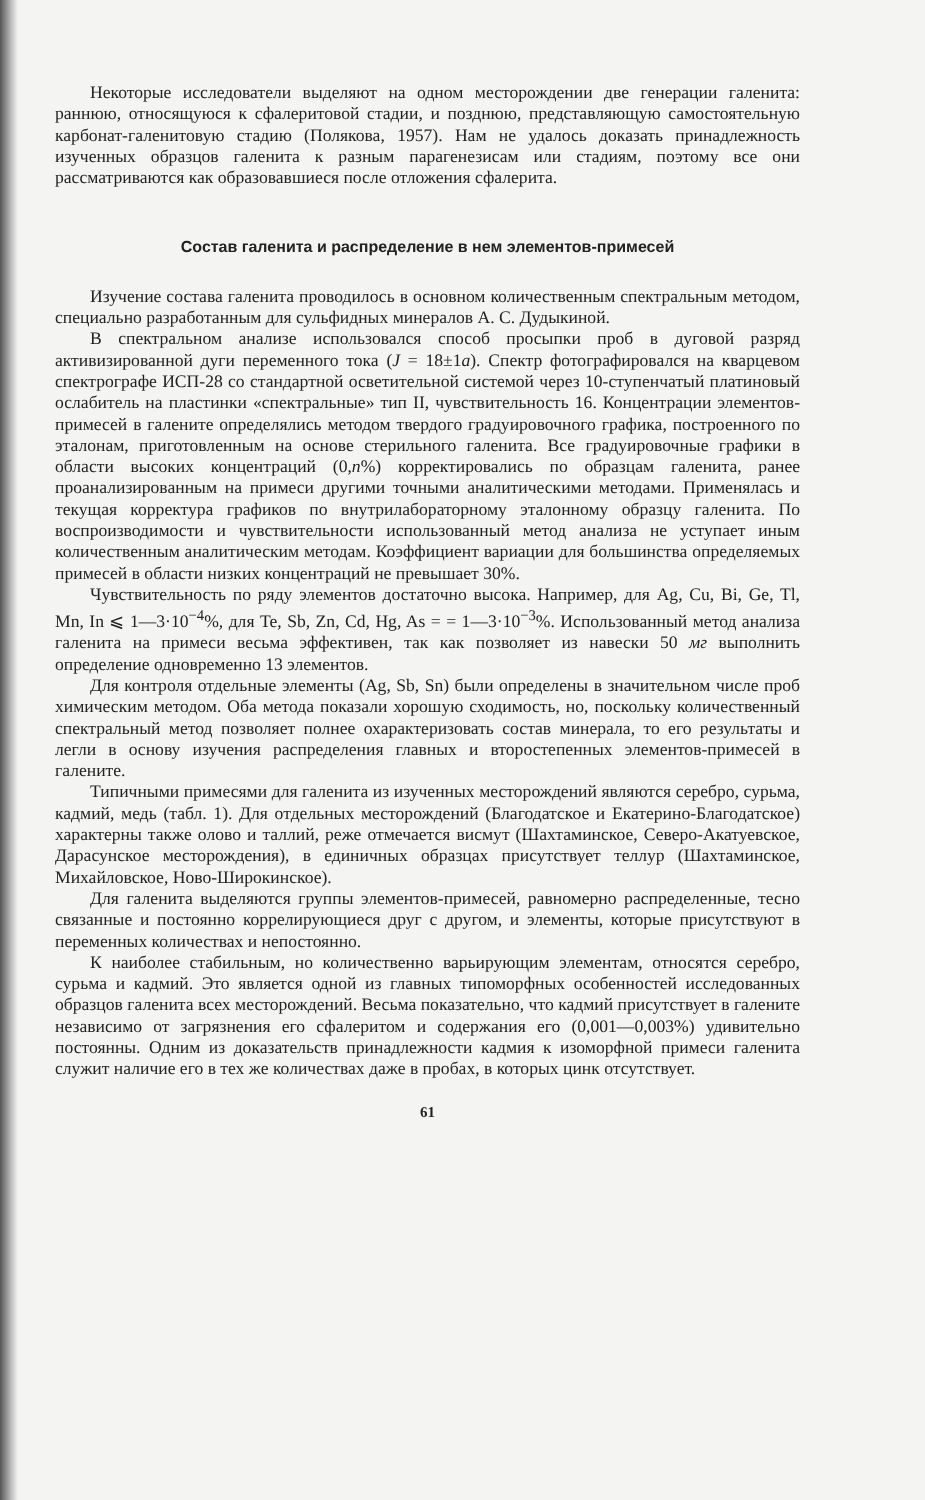Некоторые исследователи выделяют на одном месторождении две генерации галенита: раннюю, относящуюся к сфалеритовой стадии, и позднюю, представляющую самостоятельную карбонат-галенитовую стадию (Полякова, 1957). Нам не удалось доказать принадлежность изученных образцов галенита к разным парагенезисам или стадиям, поэтому все они рассматриваются как образовавшиеся после отложения сфалерита.
Состав галенита и распределение в нем элементов-примесей
Изучение состава галенита проводилось в основном количественным спектральным методом, специально разработанным для сульфидных минералов А. С. Дудыкиной.
В спектральном анализе использовался способ просыпки проб в дуговой разряд активизированной дуги переменного тока (J = 18±1a). Спектр фотографировался на кварцевом спектрографе ИСП-28 со стандартной осветительной системой через 10-ступенчатый платиновый ослабитель на пластинки «спектральные» тип II, чувствительность 16. Концентрации элементов-примесей в галените определялись методом твердого градуировочного графика, построенного по эталонам, приготовленным на основе стерильного галенита. Все градуировочные графики в области высоких концентраций (0,n%) корректировались по образцам галенита, ранее проанализированным на примеси другими точными аналитическими методами. Применялась и текущая корректура графиков по внутрилабораторному эталонному образцу галенита. По воспроизводимости и чувствительности использованный метод анализа не уступает иным количественным аналитическим методам. Коэффициент вариации для большинства определяемых примесей в области низких концентраций не превышает 30%.
Чувствительность по ряду элементов достаточно высока. Например, для Ag, Cu, Bi, Ge, Tl, Mn, In ⩽ 1—3·10<sup>−4</sup>%, для Te, Sb, Zn, Cd, Hg, As = = 1—3·10<sup>−3</sup>%. Использованный метод анализа галенита на примеси весьма эффективен, так как позволяет из навески 50 мг выполнить определение одновременно 13 элементов.
Для контроля отдельные элементы (Ag, Sb, Sn) были определены в значительном числе проб химическим методом. Оба метода показали хорошую сходимость, но, поскольку количественный спектральный метод позволяет полнее охарактеризовать состав минерала, то его результаты и легли в основу изучения распределения главных и второстепенных элементов-примесей в галените.
Типичными примесями для галенита из изученных месторождений являются серебро, сурьма, кадмий, медь (табл. 1). Для отдельных месторождений (Благодатское и Екатерино-Благодатское) характерны также олово и таллий, реже отмечается висмут (Шахтаминское, Северо-Акатуевское, Дарасунское месторождения), в единичных образцах присутствует теллур (Шахтаминское, Михайловское, Ново-Широкинское).
Для галенита выделяются группы элементов-примесей, равномерно распределенные, тесно связанные и постоянно коррелирующиеся друг с другом, и элементы, которые присутствуют в переменных количествах и непостоянно.
К наиболее стабильным, но количественно варьирующим элементам, относятся серебро, сурьма и кадмий. Это является одной из главных типоморфных особенностей исследованных образцов галенита всех месторождений. Весьма показательно, что кадмий присутствует в галените независимо от загрязнения его сфалеритом и содержания его (0,001—0,003%) удивительно постоянны. Одним из доказательств принадлежности кадмия к изоморфной примеси галенита служит наличие его в тех же количествах даже в пробах, в которых цинк отсутствует.
61